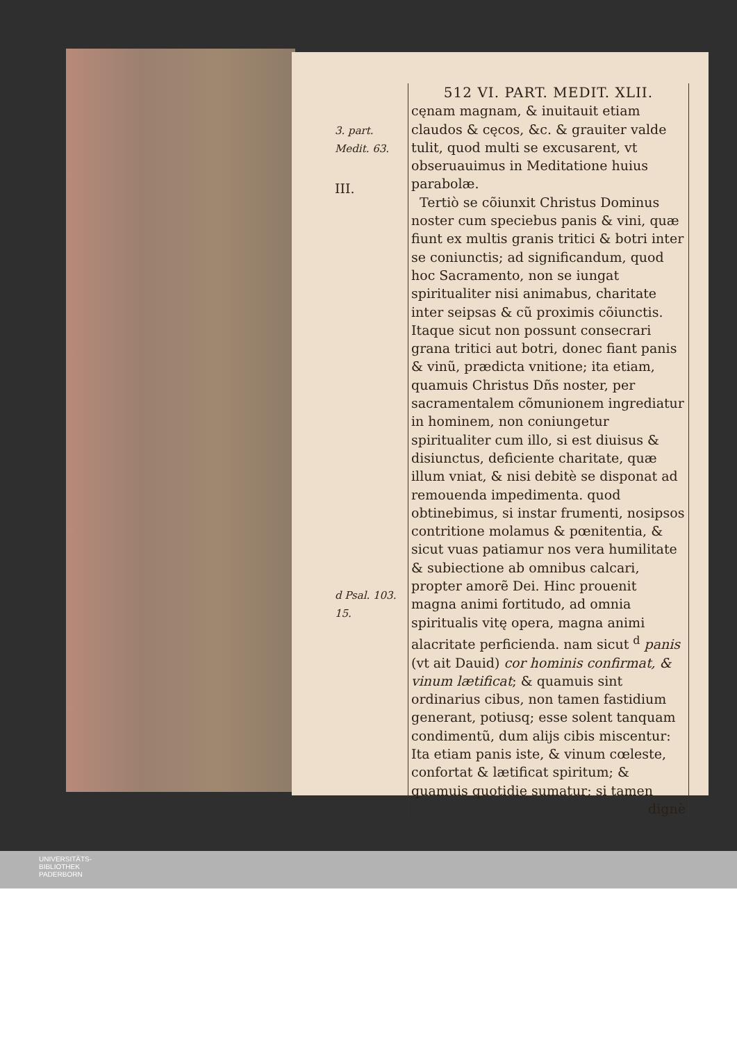3. part. Medit. 63.
III.
d Psal. 103. 15.
512 VI. PART. MEDIT. XLII.
cęnam magnam, & inuitauit etiam claudos & cęcos, &c. & grauiter valde tulit, quod multi se excusarent, vt obseruauimus in Meditatione huius parabolæ.
Tertiò se cõiunxit Christus Dominus noster cum speciebus panis & vini, quæ fiunt ex multis granis tritici & botri inter se coniunctis; ad significandum, quod hoc Sacramento, non se iungat spiritualiter nisi animabus, charitate inter seipsas & cũ proximis cõiunctis. Itaque sicut non possunt consecrari grana tritici aut botri, donec fiant panis & vinũ, prædicta vnitione; ita etiam, quamuis Christus Dñs noster, per sacramentalem cõmunionem ingrediatur in hominem, non coniungetur spiritualiter cum illo, si est diuisus & disiunctus, deficiente charitate, quæ illum vniat, & nisi debitè se disponat ad remouenda impedimenta. quod obtinebimus, si instar frumenti, nosipsos contritione molamus & pœnitentia, & sicut vuas patiamur nos vera humilitate & subiectione ab omnibus calcari, propter amorẽ Dei. Hinc prouenit magna animi fortitudo, ad omnia spiritualis vitę opera, magna animi alacritate perficienda. nam sicut <sup>d</sup> panis (vt ait Dauid) cor hominis confirmat, & vinum lætificat; & quamuis sint ordinarius cibus, non tamen fastidium generant, potiusq; esse solent tanquam condimentũ, dum alijs cibis miscentur: Ita etiam panis iste, & vinum cœleste, confortat & lætificat spiritum; & quamuis quotidie sumatur; si tamen
dignè
UNIVERSITÄTS-
BIBLIOTHEK
PADERBORN